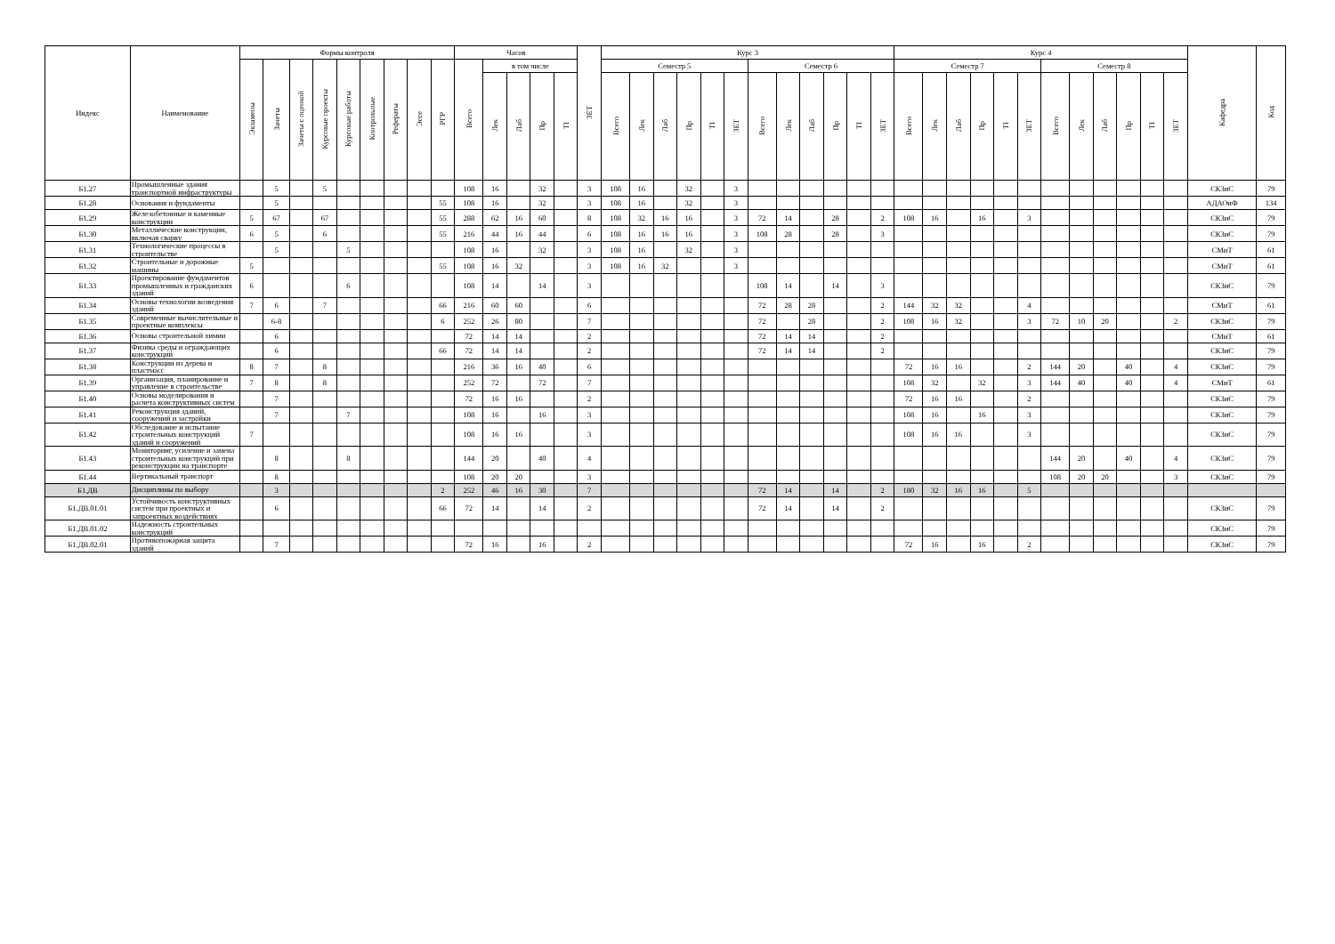| Индекс | Наименование | Формы контроля | | | | | | | | | Часов | | | | | ЗЕТ | Курс 3 | | | | | | | | | | | | Курс 4 | | | | | | | | | | | | Кафедра | Код |
| --- | --- | --- | --- | --- | --- | --- | --- | --- | --- | --- | --- | --- | --- | --- | --- | --- | --- | --- | --- | --- | --- | --- | --- | --- | --- | --- | --- | --- | --- | --- | --- | --- | --- | --- | --- | --- | --- | --- | --- | --- | --- | --- |
| | | Экзамены | Зачеты | Зачеты с оценкой | Курсовые проекты | Курсовые работы | Контрольные | Рефераты | Эссе | РГР | Всего | в том числе | | | | | Семестр 5 | | | | | | Семестр 6 | | | | | | Семестр 7 | | | | | | Семестр 8 | | | | | | | |
| | | | | | | | | | | | | Лек | Лаб | Пр | ТI | | Всего | Лек | Лаб | Пр | ТI | ЗЕТ | Всего | Лек | Лаб | Пр | ТI | ЗЕТ | Всего | Лек | Лаб | Пр | ТI | ЗЕТ | Всего | Лек | Лаб | Пр | ТI | ЗЕТ | | |
| Б1.27 | Промышленные здания транспортной инфраструктуры | | 5 | | 5 | | | | | | 108 | 16 | | 32 | | 3 | 108 | 16 | | 32 | | 3 | | | | | | | | | | | | | | | | | | | СКЗиС | 79 |
| Б1.28 | Основания и фундаменты | | 5 | | | | | | | 55 | 108 | 16 | | 32 | | 3 | 108 | 16 | | 32 | | 3 | | | | | | | | | | | | | | | | | | | АДАОиФ | 134 |
| Б1.29 | Железобетонные и каменные конструкции | 5 | 67 | | 67 | | | | | 55 | 288 | 62 | 16 | 60 | | 8 | 108 | 32 | 16 | 16 | | 3 | 72 | 14 | | 28 | | 2 | 108 | 16 | | 16 | | 3 | | | | | | | СКЗиС | 79 |
| Б1.30 | Металлические конструкции, включая сварку | 6 | 5 | | 6 | | | | | 55 | 216 | 44 | 16 | 44 | | 6 | 108 | 16 | 16 | 16 | | 3 | 108 | 28 | | 28 | | 3 | | | | | | | | | | | | | СКЗиС | 79 |
| Б1.31 | Технологические процессы в строительстве | | 5 | | | 5 | | | | | 108 | 16 | | 32 | | 3 | 108 | 16 | | 32 | | 3 | | | | | | | | | | | | | | | | | | | СМиТ | 61 |
| Б1.32 | Строительные и дорожные машины | 5 | | | | | | | | 55 | 108 | 16 | 32 | | | 3 | 108 | 16 | 32 | | | 3 | | | | | | | | | | | | | | | | | | | СМиТ | 61 |
| Б1.33 | Проектирование фундаментов промышленных и гражданских зданий | 6 | | | | 6 | | | | | 108 | 14 | | 14 | | 3 | | | | | | | 108 | 14 | | 14 | | 3 | | | | | | | | | | | | | СКЗиС | 79 |
| Б1.34 | Основы технологии возведения зданий | 7 | 6 | | 7 | | | | | 66 | 216 | 60 | 60 | | | 6 | | | | | | | 72 | 28 | 28 | | | 2 | 144 | 32 | 32 | | | 4 | | | | | | | СМиТ | 61 |
| Б1.35 | Современные вычислительные и проектные комплексы | | 6-8 | | | | | | | 6 | 252 | 26 | 80 | | | 7 | | | | | | | 72 | | 28 | | | 2 | 108 | 16 | 32 | | | 3 | 72 | 10 | 20 | | | 2 | СКЗиС | 79 |
| Б1.36 | Основы строительной химии | | 6 | | | | | | | | 72 | 14 | 14 | | | 2 | | | | | | | 72 | 14 | 14 | | | 2 | | | | | | | | | | | | | СМиТ | 61 |
| Б1.37 | Физика среды и ограждающих конструкций | | 6 | | | | | | | 66 | 72 | 14 | 14 | | | 2 | | | | | | | 72 | 14 | 14 | | | 2 | | | | | | | | | | | | | СКЗиС | 79 |
| Б1.38 | Конструкции из дерева и пластмасс | 8 | 7 | | 8 | | | | | | 216 | 36 | 16 | 40 | | 6 | | | | | | | | | | | | | 72 | 16 | 16 | | | 2 | 144 | 20 | | 40 | | 4 | СКЗиС | 79 |
| Б1.39 | Организация, планирование и управление в строительстве | 7 | 8 | | 8 | | | | | | 252 | 72 | | 72 | | 7 | | | | | | | | | | | | | 108 | 32 | | 32 | | 3 | 144 | 40 | | 40 | | 4 | СМиТ | 61 |
| Б1.40 | Основы моделирования и расчета конструктивных систем | | 7 | | | | | | | | 72 | 16 | 16 | | | 2 | | | | | | | | | | | | | 72 | 16 | 16 | | | 2 | | | | | | | СКЗиС | 79 |
| Б1.41 | Реконструкция зданий, сооружений и застройки | | 7 | | | 7 | | | | | 108 | 16 | | 16 | | 3 | | | | | | | | | | | | | 108 | 16 | | 16 | | 3 | | | | | | | СКЗиС | 79 |
| Б1.42 | Обследование и испытание строительных конструкций зданий и сооружений | 7 | | | | | | | | | 108 | 16 | 16 | | | 3 | | | | | | | | | | | | | 108 | 16 | 16 | | | 3 | | | | | | | СКЗиС | 79 |
| Б1.43 | Мониторинг, усиление и замена строительных конструкций при реконструкции на транспорте | | 8 | | | 8 | | | | | 144 | 20 | | 40 | | 4 | | | | | | | | | | | | | | | | | | | 144 | 20 | | 40 | | 4 | СКЗиС | 79 |
| Б1.44 | Вертикальный транспорт | | 8 | | | | | | | | 108 | 20 | 20 | | | 3 | | | | | | | | | | | | | | | | | | | 108 | 20 | 20 | | | 3 | СКЗиС | 79 |
| Б1.ДВ | Дисциплины по выбору | | 3 | | | | | | | 2 | 252 | 46 | 16 | 30 | | 7 | | | | | | | 72 | 14 | | 14 | | 2 | 180 | 32 | 16 | 16 | | 5 | | | | | | | | |
| Б1.ДВ.01.01 | Устойчивость конструктивных систем при проектных и запроектных воздействиях | | 6 | | | | | | | 66 | 72 | 14 | | 14 | | 2 | | | | | | | 72 | 14 | | 14 | | 2 | | | | | | | | | | | | | СКЗиС | 79 |
| Б1.ДВ.01.02 | Надежность строительных конструкций | | | | | | | | | | | | | | | | | | | | | | | | | | | | | | | | | | | | | | | | СКЗиС | 79 |
| Б1.ДВ.02.01 | Противопожарная защита зданий | | 7 | | | | | | | | 72 | 16 | | 16 | | 2 | | | | | | | | | | | | | 72 | 16 | | 16 | | 2 | | | | | | | СКЗиС | 79 |